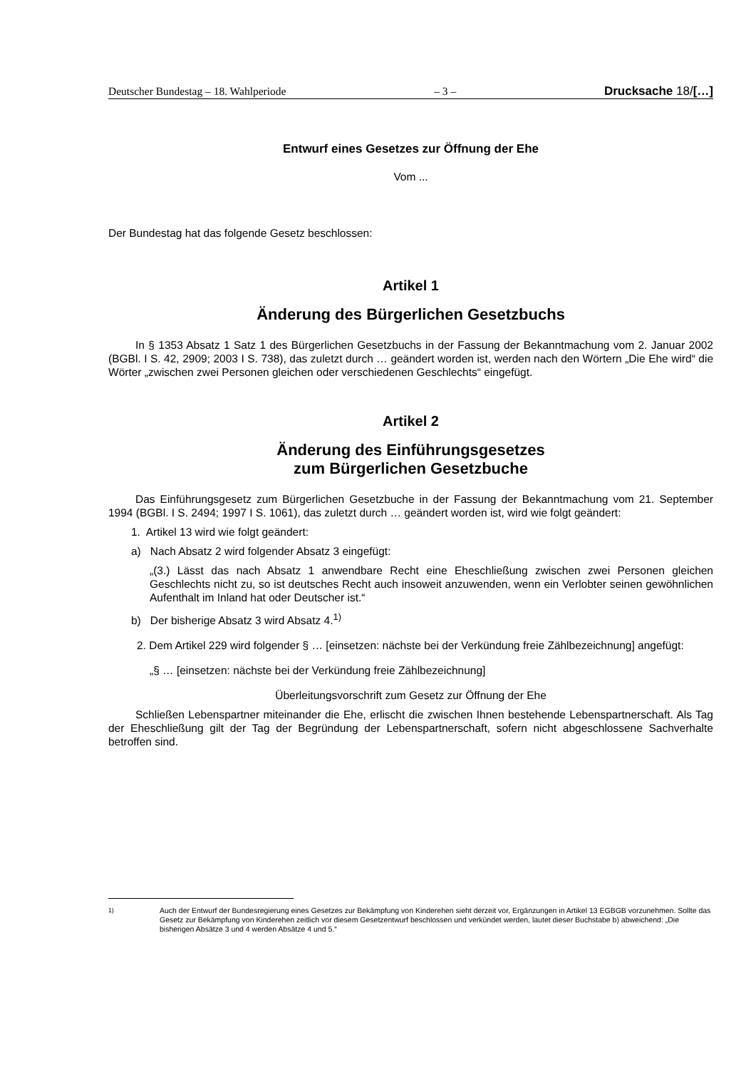Deutscher Bundestag – 18. Wahlperiode – 3 – Drucksache 18/[…]
Entwurf eines Gesetzes zur Öffnung der Ehe
Vom ...
Der Bundestag hat das folgende Gesetz beschlossen:
Artikel 1
Änderung des Bürgerlichen Gesetzbuchs
In § 1353 Absatz 1 Satz 1 des Bürgerlichen Gesetzbuchs in der Fassung der Bekanntmachung vom 2. Januar 2002 (BGBl. I S. 42, 2909; 2003 I S. 738), das zuletzt durch … geändert worden ist, werden nach den Wörtern „Die Ehe wird“ die Wörter „zwischen zwei Personen gleichen oder verschiedenen Geschlechts“ eingefügt.
Artikel 2
Änderung des Einführungsgesetzes
zum Bürgerlichen Gesetzbuche
Das Einführungsgesetz zum Bürgerlichen Gesetzbuche in der Fassung der Bekanntmachung vom 21. September 1994 (BGBl. I S. 2494; 1997 I S. 1061), das zuletzt durch … geändert worden ist, wird wie folgt geändert:
1. Artikel 13 wird wie folgt geändert:
a) Nach Absatz 2 wird folgender Absatz 3 eingefügt:
„(3.) Lässt das nach Absatz 1 anwendbare Recht eine Eheschließung zwischen zwei Personen gleichen Geschlechts nicht zu, so ist deutsches Recht auch insoweit anzuwenden, wenn ein Verlobter seinen gewöhnlichen Aufenthalt im Inland hat oder Deutscher ist.“
b) Der bisherige Absatz 3 wird Absatz 4.<sup>1)</sup>
2. Dem Artikel 229 wird folgender § … [einsetzen: nächste bei der Verkündung freie Zählbezeichnung] angefügt:
„§ … [einsetzen: nächste bei der Verkündung freie Zählbezeichnung]
Überleitungsvorschrift zum Gesetz zur Öffnung der Ehe
Schließen Lebenspartner miteinander die Ehe, erlischt die zwischen Ihnen bestehende Lebenspartnerschaft. Als Tag der Eheschließung gilt der Tag der Begründung der Lebenspartnerschaft, sofern nicht abgeschlossene Sachverhalte betroffen sind.
<sup>1)</sup> Auch der Entwurf der Bundesregierung eines Gesetzes zur Bekämpfung von Kinderehen sieht derzeit vor, Ergänzungen in Artikel 13 EGBGB vorzunehmen. Sollte das Gesetz zur Bekämpfung von Kinderehen zeitlich vor diesem Gesetzentwurf beschlossen und verkündet werden, lautet dieser Buchstabe b) abweichend: „Die bisherigen Absätze 3 und 4 werden Absätze 4 und 5.“